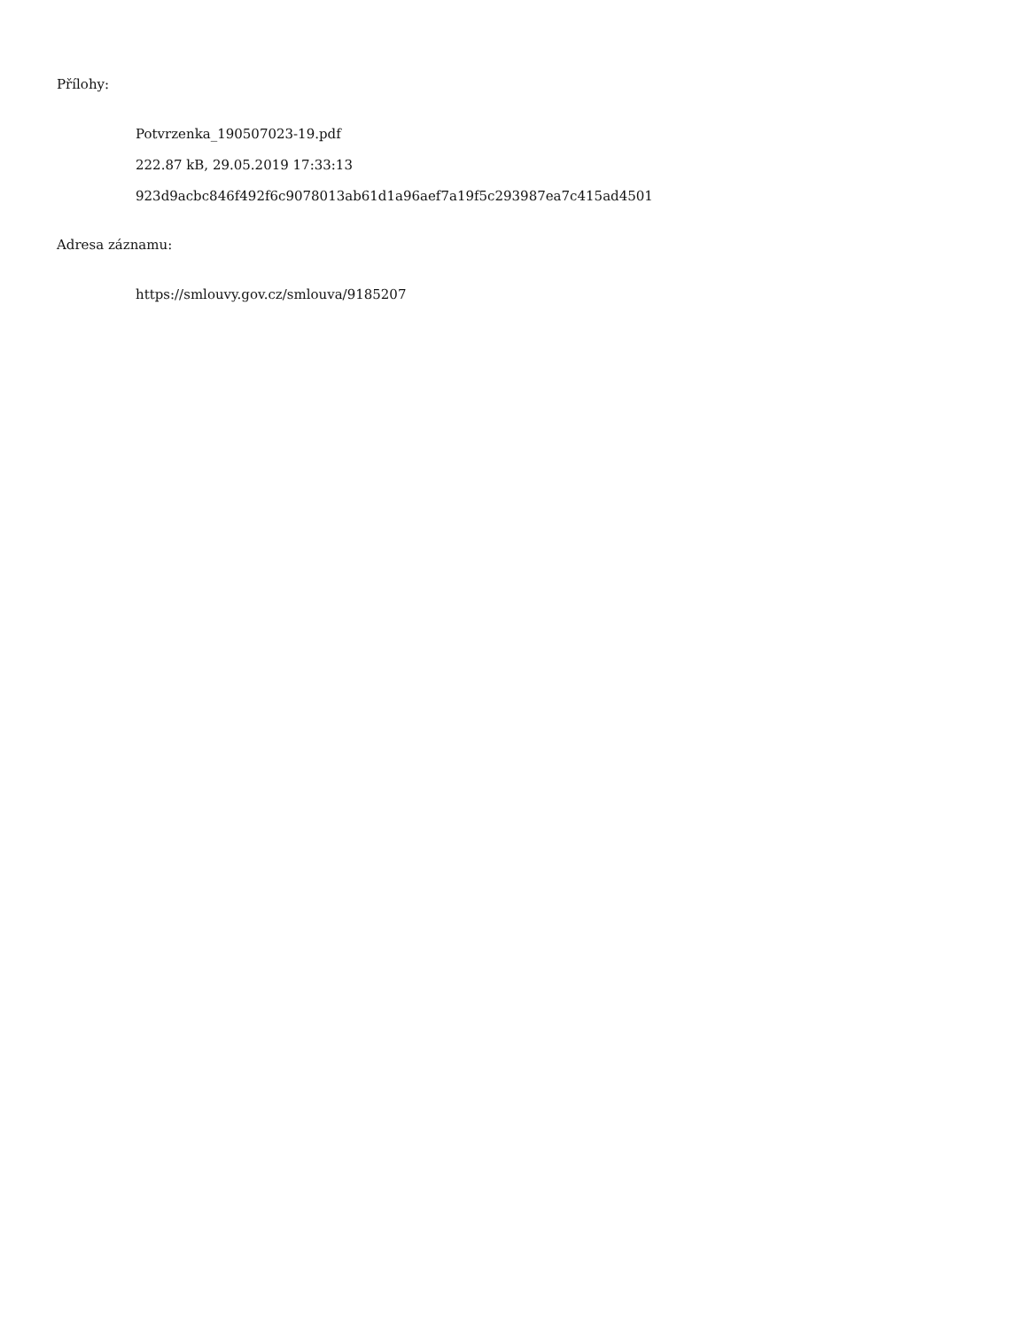Přílohy:
Potvrzenka_190507023-19.pdf
222.87 kB, 29.05.2019 17:33:13
923d9acbc846f492f6c9078013ab61d1a96aef7a19f5c293987ea7c415ad4501
Adresa záznamu:
https://smlouvy.gov.cz/smlouva/9185207